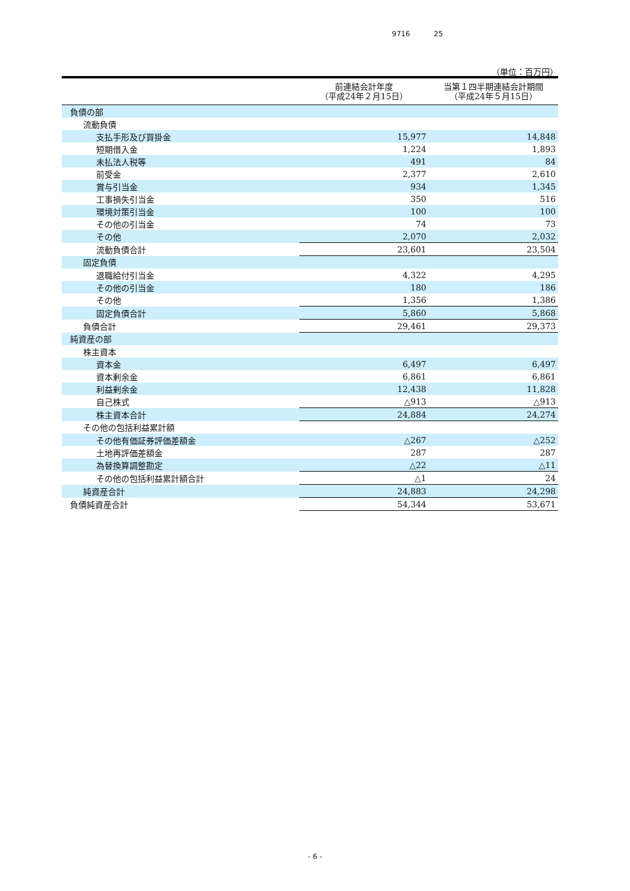9716 25
（単位：百万円）
| | 前連結会計年度 （平成24年２月15日） | 当第１四半期連結会計期間 （平成24年５月15日） |
| --- | --- | --- |
| 負債の部 | | |
| 流動負債 | | |
| 支払手形及び買掛金 | 15,977 | 14,848 |
| 短期借入金 | 1,224 | 1,893 |
| 未払法人税等 | 491 | 84 |
| 前受金 | 2,377 | 2,610 |
| 賞与引当金 | 934 | 1,345 |
| 工事損失引当金 | 350 | 516 |
| 環境対策引当金 | 100 | 100 |
| その他の引当金 | 74 | 73 |
| その他 | 2,070 | 2,032 |
| 流動負債合計 | 23,601 | 23,504 |
| 固定負債 | | |
| 退職給付引当金 | 4,322 | 4,295 |
| その他の引当金 | 180 | 186 |
| その他 | 1,356 | 1,386 |
| 固定負債合計 | 5,860 | 5,868 |
| 負債合計 | 29,461 | 29,373 |
| 純資産の部 | | |
| 株主資本 | | |
| 資本金 | 6,497 | 6,497 |
| 資本剰余金 | 6,861 | 6,861 |
| 利益剰余金 | 12,438 | 11,828 |
| 自己株式 | △913 | △913 |
| 株主資本合計 | 24,884 | 24,274 |
| その他の包括利益累計額 | | |
| その他有価証券評価差額金 | △267 | △252 |
| 土地再評価差額金 | 287 | 287 |
| 為替換算調整勘定 | △22 | △11 |
| その他の包括利益累計額合計 | △1 | 24 |
| 純資産合計 | 24,883 | 24,298 |
| 負債純資産合計 | 54,344 | 53,671 |
- 6 -